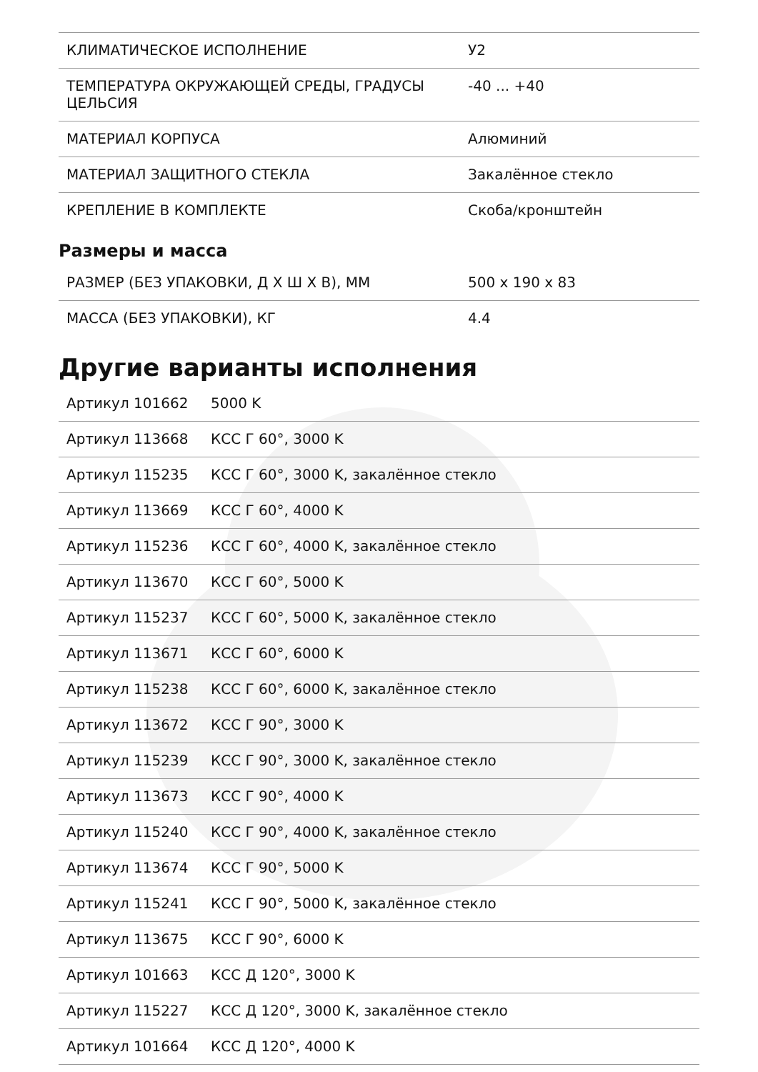| КЛИМАТИЧЕСКОЕ ИСПОЛНЕНИЕ | У2 |
| ТЕМПЕРАТУРА ОКРУЖАЮЩЕЙ СРЕДЫ, ГРАДУСЫ ЦЕЛЬСИЯ | -40 ... +40 |
| МАТЕРИАЛ КОРПУСА | Алюминий |
| МАТЕРИАЛ ЗАЩИТНОГО СТЕКЛА | Закалённое стекло |
| КРЕПЛЕНИЕ В КОМПЛЕКТЕ | Скоба/кронштейн |
Размеры и масса
| РАЗМЕР (БЕЗ УПАКОВКИ, Д Х Ш Х В), ММ | 500 x 190 x 83 |
| МАССА (БЕЗ УПАКОВКИ), КГ | 4.4 |
Другие варианты исполнения
| Артикул 101662 | 5000 K |
| Артикул 113668 | КСС Г 60°, 3000 K |
| Артикул 115235 | КСС Г 60°, 3000 K, закалённое стекло |
| Артикул 113669 | КСС Г 60°, 4000 K |
| Артикул 115236 | КСС Г 60°, 4000 K, закалённое стекло |
| Артикул 113670 | КСС Г 60°, 5000 K |
| Артикул 115237 | КСС Г 60°, 5000 K, закалённое стекло |
| Артикул 113671 | КСС Г 60°, 6000 K |
| Артикул 115238 | КСС Г 60°, 6000 K, закалённое стекло |
| Артикул 113672 | КСС Г 90°, 3000 K |
| Артикул 115239 | КСС Г 90°, 3000 K, закалённое стекло |
| Артикул 113673 | КСС Г 90°, 4000 K |
| Артикул 115240 | КСС Г 90°, 4000 K, закалённое стекло |
| Артикул 113674 | КСС Г 90°, 5000 K |
| Артикул 115241 | КСС Г 90°, 5000 K, закалённое стекло |
| Артикул 113675 | КСС Г 90°, 6000 K |
| Артикул 101663 | КСС Д 120°, 3000 K |
| Артикул 115227 | КСС Д 120°, 3000 K, закалённое стекло |
| Артикул 101664 | КСС Д 120°, 4000 K |